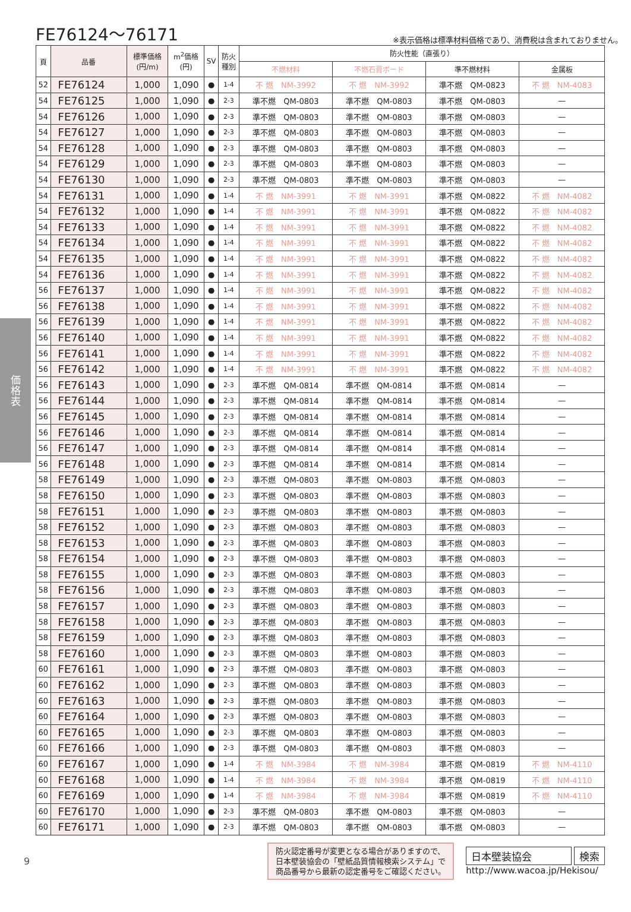FE76124～76171
※表示価格は標準材料価格であり、消費税は含まれておりません。
価
格
表
| 頁 | 品番 | 標準価格 (円/m) | m<sup>2</sup>価格 (円) | SV | 防火 種別 | 防火性能（直張り） | | | |
| --- | --- | --- | --- | --- | --- | --- | --- | --- | --- |
| | | | | | | 不燃材料 | 不燃石膏ボード | 準不燃材料 | 金属板 |
| 52 | FE76124 | 1,000 | 1,090 | ● | 1-4 | 不 燃 NM-3992 | 不 燃 NM-3992 | 準不燃 QM-0823 | 不 燃 NM-4083 |
| 54 | FE76125 | 1,000 | 1,090 | ● | 2-3 | 準不燃 QM-0803 | 準不燃 QM-0803 | 準不燃 QM-0803 | — |
| 54 | FE76126 | 1,000 | 1,090 | ● | 2-3 | 準不燃 QM-0803 | 準不燃 QM-0803 | 準不燃 QM-0803 | — |
| 54 | FE76127 | 1,000 | 1,090 | ● | 2-3 | 準不燃 QM-0803 | 準不燃 QM-0803 | 準不燃 QM-0803 | — |
| 54 | FE76128 | 1,000 | 1,090 | ● | 2-3 | 準不燃 QM-0803 | 準不燃 QM-0803 | 準不燃 QM-0803 | — |
| 54 | FE76129 | 1,000 | 1,090 | ● | 2-3 | 準不燃 QM-0803 | 準不燃 QM-0803 | 準不燃 QM-0803 | — |
| 54 | FE76130 | 1,000 | 1,090 | ● | 2-3 | 準不燃 QM-0803 | 準不燃 QM-0803 | 準不燃 QM-0803 | — |
| 54 | FE76131 | 1,000 | 1,090 | ● | 1-4 | 不 燃 NM-3991 | 不 燃 NM-3991 | 準不燃 QM-0822 | 不 燃 NM-4082 |
| 54 | FE76132 | 1,000 | 1,090 | ● | 1-4 | 不 燃 NM-3991 | 不 燃 NM-3991 | 準不燃 QM-0822 | 不 燃 NM-4082 |
| 54 | FE76133 | 1,000 | 1,090 | ● | 1-4 | 不 燃 NM-3991 | 不 燃 NM-3991 | 準不燃 QM-0822 | 不 燃 NM-4082 |
| 54 | FE76134 | 1,000 | 1,090 | ● | 1-4 | 不 燃 NM-3991 | 不 燃 NM-3991 | 準不燃 QM-0822 | 不 燃 NM-4082 |
| 54 | FE76135 | 1,000 | 1,090 | ● | 1-4 | 不 燃 NM-3991 | 不 燃 NM-3991 | 準不燃 QM-0822 | 不 燃 NM-4082 |
| 54 | FE76136 | 1,000 | 1,090 | ● | 1-4 | 不 燃 NM-3991 | 不 燃 NM-3991 | 準不燃 QM-0822 | 不 燃 NM-4082 |
| 56 | FE76137 | 1,000 | 1,090 | ● | 1-4 | 不 燃 NM-3991 | 不 燃 NM-3991 | 準不燃 QM-0822 | 不 燃 NM-4082 |
| 56 | FE76138 | 1,000 | 1,090 | ● | 1-4 | 不 燃 NM-3991 | 不 燃 NM-3991 | 準不燃 QM-0822 | 不 燃 NM-4082 |
| 56 | FE76139 | 1,000 | 1,090 | ● | 1-4 | 不 燃 NM-3991 | 不 燃 NM-3991 | 準不燃 QM-0822 | 不 燃 NM-4082 |
| 56 | FE76140 | 1,000 | 1,090 | ● | 1-4 | 不 燃 NM-3991 | 不 燃 NM-3991 | 準不燃 QM-0822 | 不 燃 NM-4082 |
| 56 | FE76141 | 1,000 | 1,090 | ● | 1-4 | 不 燃 NM-3991 | 不 燃 NM-3991 | 準不燃 QM-0822 | 不 燃 NM-4082 |
| 56 | FE76142 | 1,000 | 1,090 | ● | 1-4 | 不 燃 NM-3991 | 不 燃 NM-3991 | 準不燃 QM-0822 | 不 燃 NM-4082 |
| 56 | FE76143 | 1,000 | 1,090 | ● | 2-3 | 準不燃 QM-0814 | 準不燃 QM-0814 | 準不燃 QM-0814 | — |
| 56 | FE76144 | 1,000 | 1,090 | ● | 2-3 | 準不燃 QM-0814 | 準不燃 QM-0814 | 準不燃 QM-0814 | — |
| 56 | FE76145 | 1,000 | 1,090 | ● | 2-3 | 準不燃 QM-0814 | 準不燃 QM-0814 | 準不燃 QM-0814 | — |
| 56 | FE76146 | 1,000 | 1,090 | ● | 2-3 | 準不燃 QM-0814 | 準不燃 QM-0814 | 準不燃 QM-0814 | — |
| 56 | FE76147 | 1,000 | 1,090 | ● | 2-3 | 準不燃 QM-0814 | 準不燃 QM-0814 | 準不燃 QM-0814 | — |
| 56 | FE76148 | 1,000 | 1,090 | ● | 2-3 | 準不燃 QM-0814 | 準不燃 QM-0814 | 準不燃 QM-0814 | — |
| 58 | FE76149 | 1,000 | 1,090 | ● | 2-3 | 準不燃 QM-0803 | 準不燃 QM-0803 | 準不燃 QM-0803 | — |
| 58 | FE76150 | 1,000 | 1,090 | ● | 2-3 | 準不燃 QM-0803 | 準不燃 QM-0803 | 準不燃 QM-0803 | — |
| 58 | FE76151 | 1,000 | 1,090 | ● | 2-3 | 準不燃 QM-0803 | 準不燃 QM-0803 | 準不燃 QM-0803 | — |
| 58 | FE76152 | 1,000 | 1,090 | ● | 2-3 | 準不燃 QM-0803 | 準不燃 QM-0803 | 準不燃 QM-0803 | — |
| 58 | FE76153 | 1,000 | 1,090 | ● | 2-3 | 準不燃 QM-0803 | 準不燃 QM-0803 | 準不燃 QM-0803 | — |
| 58 | FE76154 | 1,000 | 1,090 | ● | 2-3 | 準不燃 QM-0803 | 準不燃 QM-0803 | 準不燃 QM-0803 | — |
| 58 | FE76155 | 1,000 | 1,090 | ● | 2-3 | 準不燃 QM-0803 | 準不燃 QM-0803 | 準不燃 QM-0803 | — |
| 58 | FE76156 | 1,000 | 1,090 | ● | 2-3 | 準不燃 QM-0803 | 準不燃 QM-0803 | 準不燃 QM-0803 | — |
| 58 | FE76157 | 1,000 | 1,090 | ● | 2-3 | 準不燃 QM-0803 | 準不燃 QM-0803 | 準不燃 QM-0803 | — |
| 58 | FE76158 | 1,000 | 1,090 | ● | 2-3 | 準不燃 QM-0803 | 準不燃 QM-0803 | 準不燃 QM-0803 | — |
| 58 | FE76159 | 1,000 | 1,090 | ● | 2-3 | 準不燃 QM-0803 | 準不燃 QM-0803 | 準不燃 QM-0803 | — |
| 58 | FE76160 | 1,000 | 1,090 | ● | 2-3 | 準不燃 QM-0803 | 準不燃 QM-0803 | 準不燃 QM-0803 | — |
| 60 | FE76161 | 1,000 | 1,090 | ● | 2-3 | 準不燃 QM-0803 | 準不燃 QM-0803 | 準不燃 QM-0803 | — |
| 60 | FE76162 | 1,000 | 1,090 | ● | 2-3 | 準不燃 QM-0803 | 準不燃 QM-0803 | 準不燃 QM-0803 | — |
| 60 | FE76163 | 1,000 | 1,090 | ● | 2-3 | 準不燃 QM-0803 | 準不燃 QM-0803 | 準不燃 QM-0803 | — |
| 60 | FE76164 | 1,000 | 1,090 | ● | 2-3 | 準不燃 QM-0803 | 準不燃 QM-0803 | 準不燃 QM-0803 | — |
| 60 | FE76165 | 1,000 | 1,090 | ● | 2-3 | 準不燃 QM-0803 | 準不燃 QM-0803 | 準不燃 QM-0803 | — |
| 60 | FE76166 | 1,000 | 1,090 | ● | 2-3 | 準不燃 QM-0803 | 準不燃 QM-0803 | 準不燃 QM-0803 | — |
| 60 | FE76167 | 1,000 | 1,090 | ● | 1-4 | 不 燃 NM-3984 | 不 燃 NM-3984 | 準不燃 QM-0819 | 不 燃 NM-4110 |
| 60 | FE76168 | 1,000 | 1,090 | ● | 1-4 | 不 燃 NM-3984 | 不 燃 NM-3984 | 準不燃 QM-0819 | 不 燃 NM-4110 |
| 60 | FE76169 | 1,000 | 1,090 | ● | 1-4 | 不 燃 NM-3984 | 不 燃 NM-3984 | 準不燃 QM-0819 | 不 燃 NM-4110 |
| 60 | FE76170 | 1,000 | 1,090 | ● | 2-3 | 準不燃 QM-0803 | 準不燃 QM-0803 | 準不燃 QM-0803 | — |
| 60 | FE76171 | 1,000 | 1,090 | ● | 2-3 | 準不燃 QM-0803 | 準不燃 QM-0803 | 準不燃 QM-0803 | — |
9
防火認定番号が変更となる場合がありますので、
日本壁装協会の「壁紙品質情報検索システム」で
商品番号から最新の認定番号をご確認ください。
日本壁装協会 検索
http://www.wacoa.jp/Hekisou/